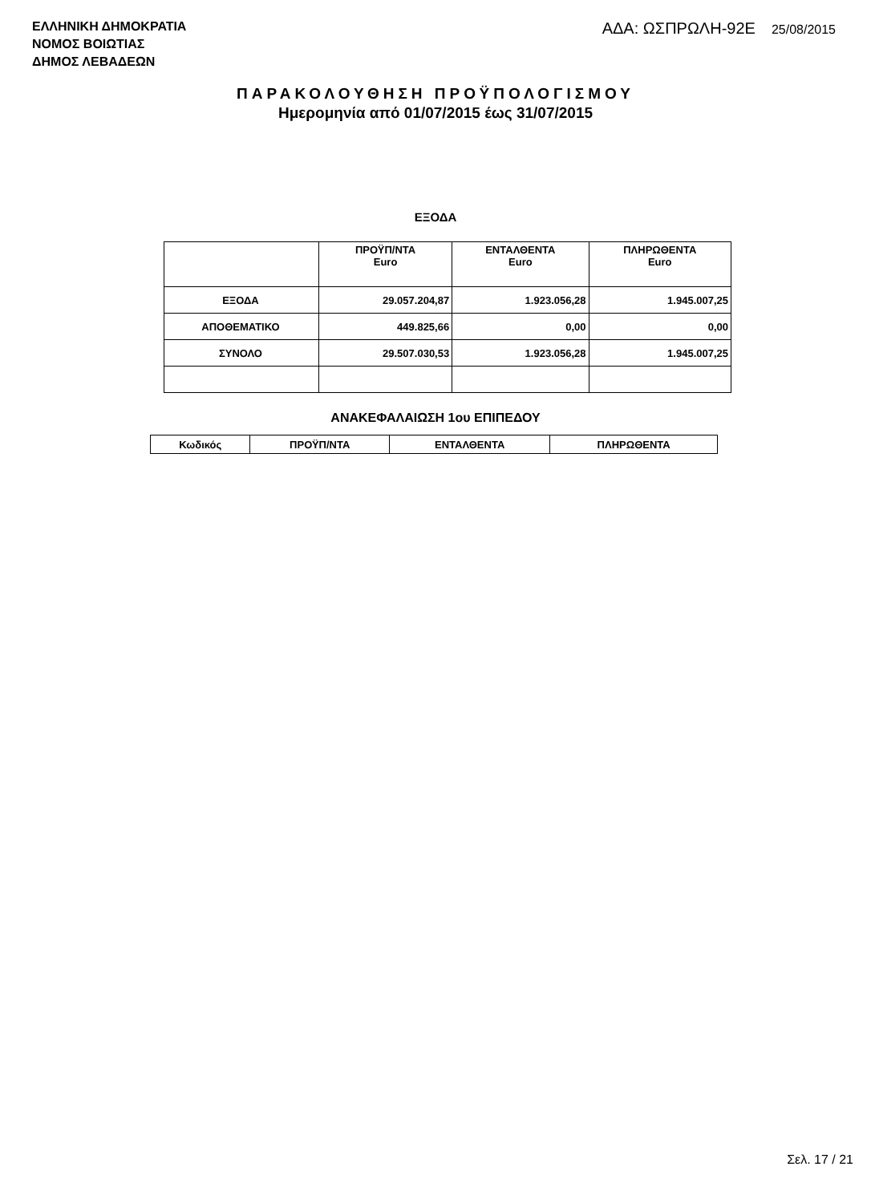ΕΛΛΗΝΙΚΗ ΔΗΜΟΚΡΑΤΙΑ
ΝΟΜΟΣ ΒΟΙΩΤΙΑΣ
ΔΗΜΟΣ ΛΕΒΑΔΕΩΝ
ΑΔΑ: ΩΣΠΡΩΛΗ-92Ε 25/08/2015
ΠΑΡΑΚΟΛΟΥΘΗΣΗ ΠΡΟΫΠΟΛΟΓΙΣΜΟΥ
Ημερομηνία από 01/07/2015 έως 31/07/2015
ΕΞΟΔΑ
| | ΠΡΟΫΠ/ΝΤΑ Euro | ΕΝΤΑΛΘΕΝΤΑ Euro | ΠΛΗΡΩΘΕΝΤΑ Euro |
| --- | --- | --- | --- |
| ΕΞΟΔΑ | 29.057.204,87 | 1.923.056,28 | 1.945.007,25 |
| ΑΠΟΘΕΜΑΤΙΚΟ | 449.825,66 | 0,00 | 0,00 |
| ΣΥΝΟΛΟ | 29.507.030,53 | 1.923.056,28 | 1.945.007,25 |
ΑΝΑΚΕΦΑΛΑΙΩΣΗ 1ου ΕΠΙΠΕΔΟΥ
| Κωδικός | ΠΡΟΫΠ/ΝΤΑ | ΕΝΤΑΛΘΕΝΤΑ | ΠΛΗΡΩΘΕΝΤΑ |
| --- | --- | --- | --- |
Σελ. 17 / 21